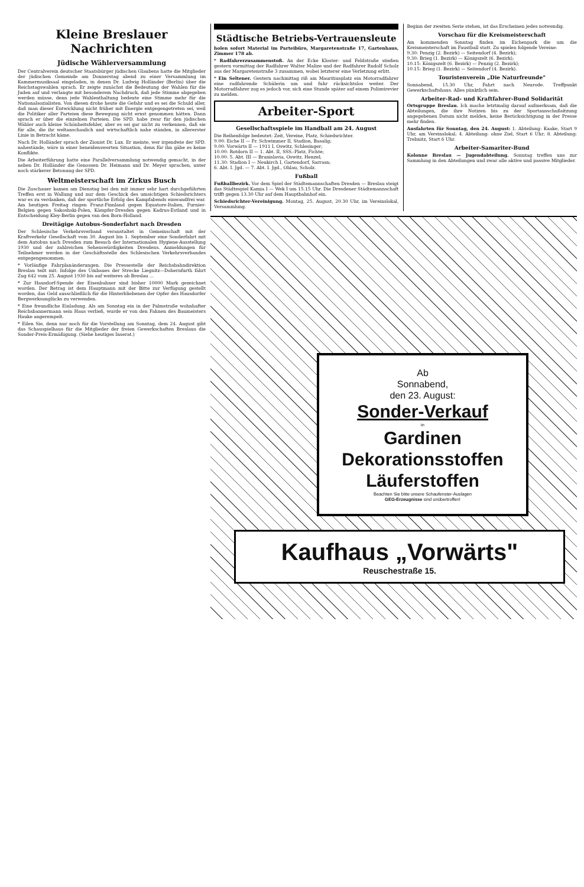Kleine Breslauer Nachrichten
Jüdische Wählerversammlung
Der Centralverein deutscher Staatsbürger jüdischen Glaubens hatte die Mitglieder der jüdischen Gemeinde am Donnerstag abend zu einer Versammlung im Kammermusiksaal eingeladen, in denen Dr. Ludwig Holländer (Berlin) über die Reichstagswahlen sprach. Er zeigte zunächst die Bedeutung der Wahlen für die Juden auf und verlangte mit besonderem Nachdruck, daß jede Stimme abgegeben werden müsse, denn jede Wahlenthaltung bedeute eine Stimme mehr für die Nationalsozialisten. Von diesen drohe heute die Gefahr und es sei die Schuld aller, daß man dieser Entwicklung nicht früher mit Energie entgegengetreten sei, weil die Politiker aller Parteien diese Bewegung nicht ernst genommen hätten. Dann sprach er über die einzelnen Parteien. Die SPD. habe zwar für den jüdischen Wähler auch kleine Schönheitsfehler, aber es sei gar nicht zu verkennen, daß sie für alle, die ihr weltanschaulich und wirtschaftlich nahe ständen, in allererster Linie in Betracht käme.
Nach Dr. Holländer sprach der Zionist Dr. Lux. Er meinte, wer irgendwie der SPD. nahestände, wäre in einer beneidenswerten Situation, denn für ihn gäbe es keine Konflikte.
Die Arbeiterführung hatte eine Parallelversammlung notwendig gemacht, in der neben Dr. Holländer die Genossen Dr. Heimann und Dr. Meyer sprachen, unter noch stärkerer Betonung der SPD.
Weltmeisterschaft im Zirkus Busch
Die Zuschauer kamen am Dienstag bei den mit immer sehr hart durchgeführten Treffen erst in Wallung und nur dem Geschick des umsichtigen Schiedsrichters war es zu verdanken, daß der sportliche Erfolg des Kampfabends einwandfrei war. Am heutigen Freitag ringen Franz-Finnland gegen Equatore-Italien, Furnier-Belgien gegen Sakoshski-Polen, Kämpfer-Dresden gegen Kadrus-Estland und in Entscheidung Kley-Berlin gegen van den Born-Holland.
Dreitägige Autobus-Sonderfahrt nach Dresden
Der Schlesische Verkehrsverband veranstaltet in Gemeinschaft mit der Kraftverkehr Gesellschaft vom 30. August bis 1. September eine Sonderfahrt mit dem Autobus nach Dresden zum Besuch der Internationalen Hygiene-Ausstellung 1930 und der zahlreichen Sehenswürdigkeiten Dresdens. Anmeldungen für Teilnehmer werden in der Geschäftsstelle des Schlesischen Verkehrsverbandes entgegengenommen.
* Vorläufige Fahrplanänderungen. Die Pressestelle der Reichsbahndirektion Breslau teilt mit: Infolge des Umbaues der Strecke Liegnitz—Dohernfurth fährt Zug 642 vom 25. August 1930 bis auf weiteres ab Breslau ...
* Zur Hausdorf-Spende der Eisenbahner sind bisher 10000 Mark gezeichnet worden. Der Betrag ist dem Hauptmann mit der Bitte zur Verfügung gestellt worden, das Geld ausschließlich für die Hinterbliebenen der Opfer des Hausdorfer Bergwerksunglücks zu verwenden.
* Eine freundliche Einladung. Als am Sonntag ein in der Palmstraße wohnhafter Reichsbannermann sein Haus verließ, wurde er von den Fahnen des Baumeisters Hauke angerempelt.
* Eilen Sie, denn nur noch für die Vorstellung am Sonntag, dem 24. August gibt das Schauspielhaus für die Mitglieder der freien Gewerkschaften Breslaus die Sonder-Preis-Ermäßigung. (Siehe heutiges Inserat.)
Städtische Betriebs-Vertrauensleute
holen sofort Material im Parteibüro, Margaretenstraße 17, Gartenhaus, Zimmer 178 ab.
* Radfahrerzusammenstoß. An der Ecke Kloster- und Feldstraße stießen gestern vormittag der Radfahrer Walter Malize und der Radfahrer Rudolf Scholz aus der Margaretenstraße 3 zusammen, wobei letzterer eine Verletzung erlitt.
* Ein Seltener. Gestern nachmittag riß am Mauritiusplatz ein Motorradfahrer eine radfahrende Schülerin um und fuhr rücksichtslos weiter. Der Motorradfahrer zog es jedoch vor, sich eine Stunde später auf einem Polizeirevier zu melden.
Arbeiter-Sport
Gesellschaftsspiele im Handball am 24. August
Die Reihenfolge bedeutet: Zeit, Vereine, Platz, Schiedsrichter.
9.00: Eiche II — Fr. Schwimmer II, Stadion, Basalig;
9.00: Vorwärts II — 1911 I, Oswitz, Schlesinger;
10.00: Rotdorn II — 1. Abt. II, SSS.-Platz, Fichte;
10.00: 5. Abt. III — Branislavia, Oswitz, Henzel;
11.30: Stadion I — Neukirch I, Gartendorf, Sarrasn;
6. Abt. I. Jgd. — 7. Abt. I. Jgd., Ohlau, Scholz.
Fußball
Fußballbezirk. Vor dem Spiel der Städtemannschaften Dresden — Breslau steigt das Städtespiel Kamia I — Wek I um 15.15 Uhr. Die Dresdener Städtemannschaft trifft gegen 13.30 Uhr auf dem Hauptbahnhof ein.
Schiedsrichter-Vereinigung. Montag, 25. August, 20.30 Uhr, im Vereinslokal, Versammlung.
Beginn der zweiten Serie stehen, ist das Erscheinen jedes notwendig.
Vorschau für die Kreismeisterschaft
Am kommenden Sonntag finden im Eichenpark die um die Kreismeisterschaft im Faustball statt. Zu spielen folgende Vereine:
9.30: Penzig (2. Bezirk) — Seitendorf (4. Bezirk);
9.30: Brieg (1. Bezirk) — Königszelt (6. Bezirk);
10.15: Königszelt (6. Bezirk) — Penzig (2. Bezirk);
10.15: Brieg (1. Bezirk) — Seitendorf (4. Bezirk).
Touristenverein „Die Naturfreunde"
Sonnabend, 15.30 Uhr, Fahrt nach Neurode. Treffpunkt Gewerkschaftshaus. Alles pünktlich sein.
Arbeiter-Rad- und Kraftfahrer-Bund Solidarität
Ortsgruppe Breslau. Ich mache letztmalig darauf aufmerksam, daß die Abteilungen, die ihre Notizen bis zu der Sportausschußsitzung angegebenen Datum nicht melden, keine Berücksichtigung in der Presse mehr finden.
Ausfahrten für Sonntag, den 24. August: 1. Abteilung: Kaake, Start 9 Uhr, am Vereinslokal; 4. Abteilung: ohne Ziel, Start 6 Uhr; 8. Abteilung: Trebnitz, Start 6 Uhr.
Arbeiter-Samariter-Bund
Kolonne Breslau — Jugendabteilung. Sonntag treffen uns zur Sammlung in den Abteilungen und zwar alle aktive und passive Mitglieder.
Ab
Sonnabend,
den 23. August:
Sonder-Verkauf
in
Gardinen
Dekorationsstoffen
Läuferstoffen
Beachten Sie bitte unsere Schaufenster-Auslagen
GEG-Erzeugnisse sind unübertroffen!
Kaufhaus „Vorwärts"
Reuschestraße 15.